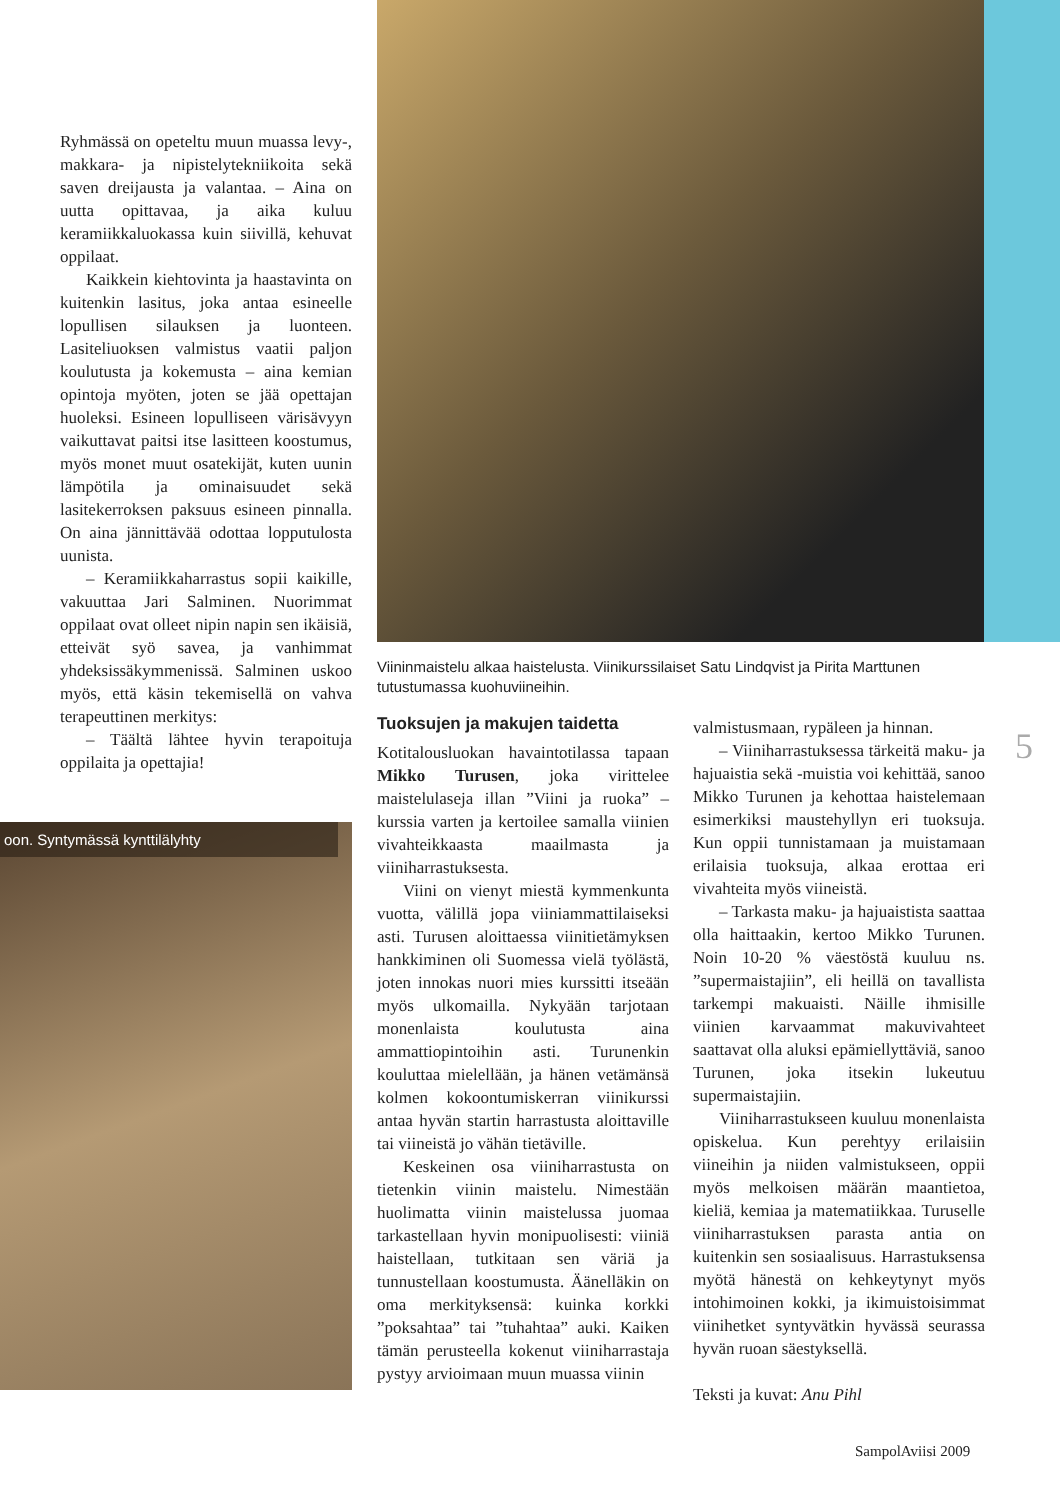Ryhmässä on opeteltu muun muassa levy-, makkara- ja nipistelytekniikoita sekä saven dreijausta ja valantaa. – Aina on uutta opittavaa, ja aika kuluu keramiikkaluokassa kuin siivillä, kehuvat oppilaat.
Kaikkein kiehtovinta ja haastavinta on kuitenkin lasitus, joka antaa esineelle lopullisen silauksen ja luonteen. Lasiteliuoksen valmistus vaatii paljon koulutusta ja kokemusta – aina kemian opintoja myöten, joten se jää opettajan huoleksi. Esineen lopulliseen värisävyyn vaikuttavat paitsi itse lasitteen koostumus, myös monet muut osatekijät, kuten uunin lämpötila ja ominaisuudet sekä lasitekerroksen paksuus esineen pinnalla. On aina jännittävää odottaa lopputulosta uunista.
– Keramiikkaharrastus sopii kaikille, vakuuttaa Jari Salminen. Nuorimmat oppilaat ovat olleet nipin napin sen ikäisiä, etteivät syö savea, ja vanhimmat yhdeksissäkymmenissä. Salminen uskoo myös, että käsin tekemisellä on vahva terapeuttinen merkitys:
– Täältä lähtee hyvin terapoituja oppilaita ja opettajia!
Viininmaistelu alkaa haistelusta. Viinikurssilaiset Satu Lindqvist ja Pirita Marttunen tutustumassa kuohuviineihin.
oon. Syntymässä kynttilälyhty
Tuoksujen ja makujen taidetta
Kotitalousluokan havaintotilassa tapaan Mikko Turusen, joka virittelee maistelulaseja illan ”Viini ja ruoka” –kurssia varten ja kertoilee samalla viinien vivahteikkaasta maailmasta ja viiniharrastuksesta.
Viini on vienyt miestä kymmenkunta vuotta, välillä jopa viiniammattilaiseksi asti. Turusen aloittaessa viinitietämyksen hankkiminen oli Suomessa vielä työlästä, joten innokas nuori mies kurssitti itseään myös ulkomailla. Nykyään tarjotaan monenlaista koulutusta aina ammattiopintoihin asti. Turunenkin kouluttaa mielellään, ja hänen vetämänsä kolmen kokoontumiskerran viinikurssi antaa hyvän startin harrastusta aloittaville tai viineistä jo vähän tietäville.
Keskeinen osa viiniharrastusta on tietenkin viinin maistelu. Nimestään huolimatta viinin maistelussa juomaa tarkastellaan hyvin monipuolisesti: viiniä haistellaan, tutkitaan sen väriä ja tunnustellaan koostumusta. Äänelläkin on oma merkityksensä: kuinka korkki ”poksahtaa” tai ”tuhahtaa” auki. Kaiken tämän perusteella kokenut viiniharrastaja pystyy arvioimaan muun muassa viinin
valmistusmaan, rypäleen ja hinnan.
– Viiniharrastuksessa tärkeitä maku- ja hajuaistia sekä -muistia voi kehittää, sanoo Mikko Turunen ja kehottaa haistelemaan esimerkiksi maustehyllyn eri tuoksuja. Kun oppii tunnistamaan ja muistamaan erilaisia tuoksuja, alkaa erottaa eri vivahteita myös viineistä.
– Tarkasta maku- ja hajuaistista saattaa olla haittaakin, kertoo Mikko Turunen. Noin 10-20 % väestöstä kuuluu ns. ”supermaistajiin”, eli heillä on tavallista tarkempi makuaisti. Näille ihmisille viinien karvaammat makuvivahteet saattavat olla aluksi epämiellyttäviä, sanoo Turunen, joka itsekin lukeutuu supermaistajiin.
Viiniharrastukseen kuuluu monenlaista opiskelua. Kun perehtyy erilaisiin viineihin ja niiden valmistukseen, oppii myös melkoisen määrän maantietoa, kieliä, kemiaa ja matematiikkaa. Turuselle viiniharrastuksen parasta antia on kuitenkin sen sosiaalisuus. Harrastuksensa myötä hänestä on kehkeytynyt myös intohimoinen kokki, ja ikimuistoisimmat viinihetket syntyvätkin hyvässä seurassa hyvän ruoan säestyksellä.
Teksti ja kuvat: Anu Pihl
5
SampolAviisi 2009